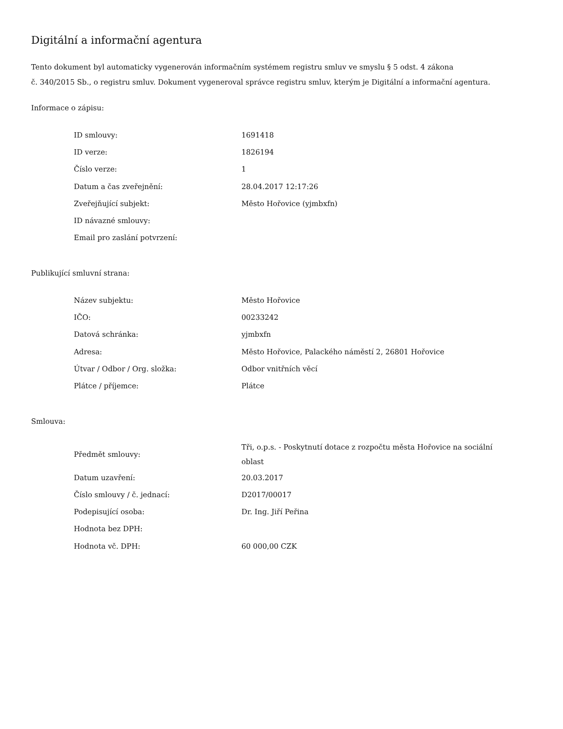Digitální a informační agentura
Tento dokument byl automaticky vygenerován informačním systémem registru smluv ve smyslu § 5 odst. 4 zákona
č. 340/2015 Sb., o registru smluv. Dokument vygeneroval správce registru smluv, kterým je Digitální a informační agentura.
Informace o zápisu:
| ID smlouvy: | 1691418 |
| ID verze: | 1826194 |
| Číslo verze: | 1 |
| Datum a čas zveřejnění: | 28.04.2017 12:17:26 |
| Zveřejňující subjekt: | Město Hořovice (yjmbxfn) |
| ID návazné smlouvy: | |
| Email pro zaslání potvrzení: | |
Publikující smluvní strana:
| Název subjektu: | Město Hořovice |
| IČO: | 00233242 |
| Datová schránka: | yjmbxfn |
| Adresa: | Město Hořovice, Palackého náměstí 2, 26801 Hořovice |
| Útvar / Odbor / Org. složka: | Odbor vnitřních věcí |
| Plátce / příjemce: | Plátce |
Smlouva:
| Předmět smlouvy: | Tři, o.p.s. - Poskytnutí dotace z rozpočtu města Hořovice na sociální oblast |
| Datum uzavření: | 20.03.2017 |
| Číslo smlouvy / č. jednací: | D2017/00017 |
| Podepisující osoba: | Dr. Ing. Jiří Peřina |
| Hodnota bez DPH: | |
| Hodnota vč. DPH: | 60 000,00 CZK |